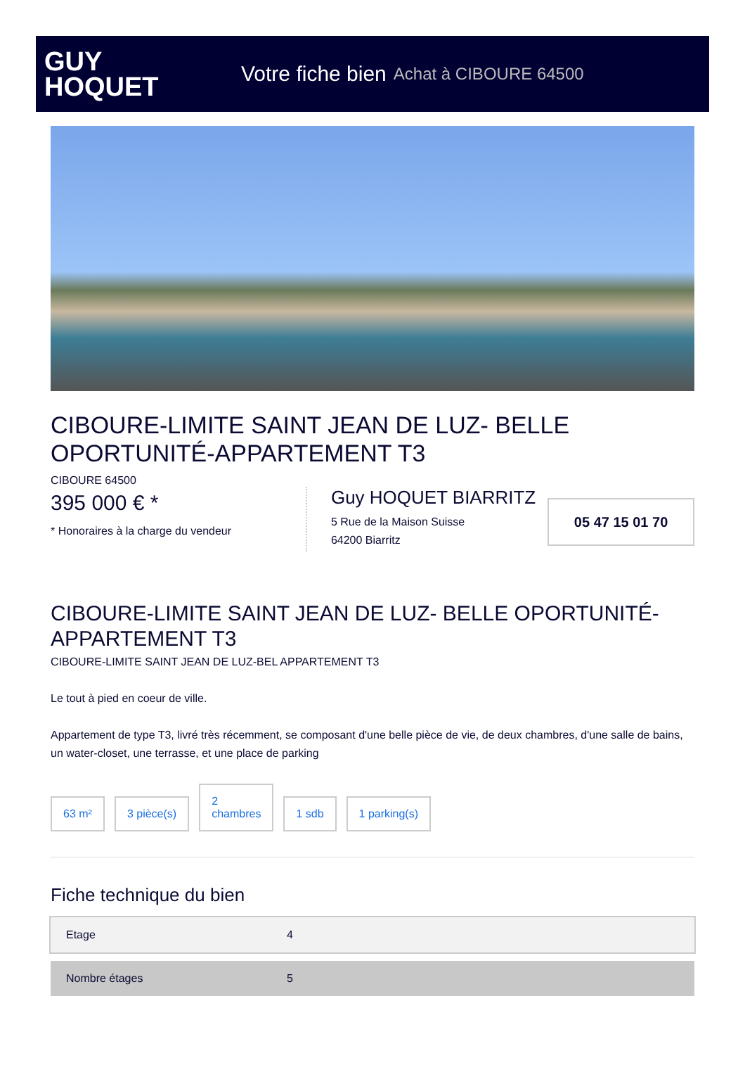GUY
HOQUET
Votre fiche bien Achat à CIBOURE 64500
CIBOURE-LIMITE SAINT JEAN DE LUZ- BELLE OPORTUNITÉ-APPARTEMENT T3
CIBOURE 64500
395 000 € *
* Honoraires à la charge du vendeur
Guy HOQUET BIARRITZ
5 Rue de la Maison Suisse
64200 Biarritz
05 47 15 01 70
CIBOURE-LIMITE SAINT JEAN DE LUZ- BELLE OPORTUNITÉ-APPARTEMENT T3
CIBOURE-LIMITE SAINT JEAN DE LUZ-BEL APPARTEMENT T3
Le tout à pied en coeur de ville.
Appartement de type T3, livré très récemment, se composant d'une belle pièce de vie, de deux chambres, d'une salle de bains, un water-closet, une terrasse, et une place de parking
63 m²
3 pièce(s)
2
chambres
1 sdb
1 parking(s)
Fiche technique du bien
| Etage | 4 |
| Nombre étages | 5 |